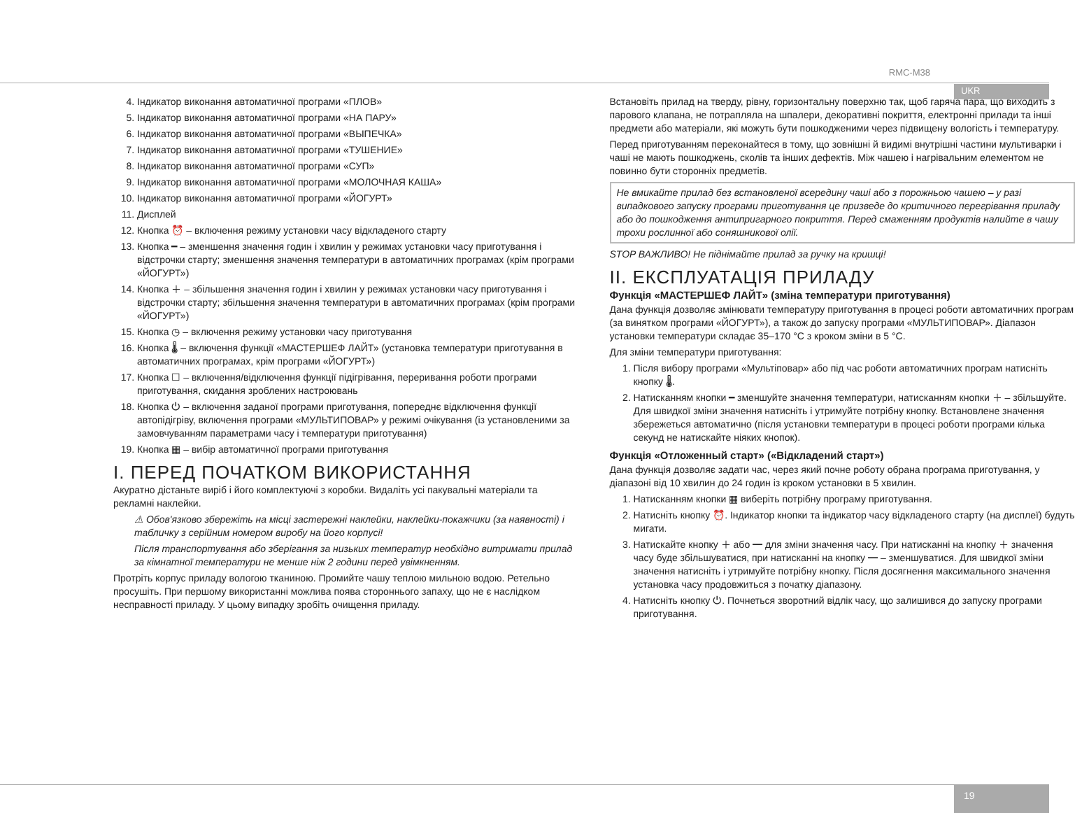RMC-M38
UKR
4. Індикатор виконання автоматичної програми «ПЛОВ»
5. Індикатор виконання автоматичної програми «НА ПАРУ»
6. Індикатор виконання автоматичної програми «ВЫПЕЧКА»
7. Індикатор виконання автоматичної програми «ТУШЕНИЕ»
8. Індикатор виконання автоматичної програми «СУП»
9. Індикатор виконання автоматичної програми «МОЛОЧНАЯ КАША»
10. Індикатор виконання автоматичної програми «ЙОГУРТ»
11. Дисплей
12. Кнопка ⏰ – включення режиму установки часу відкладеного старту
13. Кнопка ━ – зменшення значення годин і хвилин у режимах установки часу приготування і відстрочки старту; зменшення значення температури в автоматичних програмах (крім програми «ЙОГУРТ»)
14. Кнопка ＋ – збільшення значення годин і хвилин у режимах установки часу приготування і відстрочки старту; збільшення значення температури в автоматичних програмах (крім програми «ЙОГУРТ»)
15. Кнопка ◷ – включення режиму установки часу приготування
16. Кнопка 🌡 – включення функції «МАСТЕРШЕФ ЛАЙТ» (установка температури приготування в автоматичних програмах, крім програми «ЙОГУРТ»)
17. Кнопка ☐ – включення/відключення функції підігрівання, переривання роботи програми приготування, скидання зроблених настроювань
18. Кнопка ⏻ – включення заданої програми приготування, попереднє відключення функції автопідігріву, включення програми «МУЛЬТИПОВАР» у режимі очікування (із установленими за замовчуванням параметрами часу і температури приготування)
19. Кнопка ▦ – вибір автоматичної програми приготування
I. ПЕРЕД ПОЧАТКОМ ВИКОРИСТАННЯ
Акуратно дістаньте виріб і його комплектуючі з коробки. Видаліть усі пакувальні матеріали та рекламні наклейки.
⚠ Обов'язково збережіть на місці застережні наклейки, наклейки-покажчики (за наявності) і табличку з серійним номером виробу на його корпусі!
Після транспортування або зберігання за низьких температур необхідно витримати прилад за кімнатної температури не менше ніж 2 години перед увімкненням.
Протріть корпус приладу вологою тканиною. Промийте чашу теплою мильною водою. Ретельно просушіть. При першому використанні можлива поява стороннього запаху, що не є наслідком несправності приладу. У цьому випадку зробіть очищення приладу.
Встановіть прилад на тверду, рівну, горизонтальну поверхню так, щоб гаряча пара, що виходить з парового клапана, не потрапляла на шпалери, декоративні покриття, електронні прилади та інші предмети або матеріали, які можуть бути пошкодженими через підвищену вологість і температуру.
Перед приготуванням переконайтеся в тому, що зовнішні й видимі внутрішні частини мультиварки і чаші не мають пошкоджень, сколів та інших дефектів. Між чашею і нагрівальним елементом не повинно бути сторонніх предметів.
Не вмикайте прилад без встановленої всередину чаші або з порожньою чашею – у разі випадкового запуску програми приготування це призведе до критичного перегрівання приладу або до пошкодження антипригарного покриття. Перед смаженням продуктів налийте в чашу трохи рослинної або соняшникової олії.
STOP ВАЖЛИВО! Не піднімайте прилад за ручку на кришці!
II. ЕКСПЛУАТАЦІЯ ПРИЛАДУ
Функція «МАСТЕРШЕФ ЛАЙТ» (зміна температури приготування)
Дана функція дозволяє змінювати температуру приготування в процесі роботи автоматичних програм (за винятком програми «ЙОГУРТ»), а також до запуску програми «МУЛЬТИПОВАР». Діапазон установки температури складає 35–170 °C з кроком зміни в 5 °C.
Для зміни температури приготування:
1. Після вибору програми «Мультіповар» або під час роботи автоматичних програм натисніть кнопку 🌡.
2. Натисканням кнопки ━ зменшуйте значення температури, натисканням кнопки ＋ – збільшуйте. Для швидкої зміни значення натисніть і утримуйте потрібну кнопку. Встановлене значення збережеться автоматично (після установки температури в процесі роботи програми кілька секунд не натискайте ніяких кнопок).
Функція «Отложенный старт» («Відкладений старт»)
Дана функція дозволяє задати час, через який почне роботу обрана програма приготування, у діапазоні від 10 хвилин до 24 годин із кроком установки в 5 хвилин.
1. Натисканням кнопки ▦ виберіть потрібну програму приготування.
2. Натисніть кнопку ⏰. Індикатор кнопки та індикатор часу відкладеного старту (на дисплеї) будуть мигати.
3. Натискайте кнопку ＋ або ━ для зміни значення часу. При натисканні на кнопку ＋ значення часу буде збільшуватися, при натисканні на кнопку ━ – зменшуватися. Для швидкої зміни значення натисніть і утримуйте потрібну кнопку. Після досягнення максимального значення установка часу продовжиться з початку діапазону.
4. Натисніть кнопку ⏻. Почнеться зворотний відлік часу, що залишився до запуску програми приготування.
19